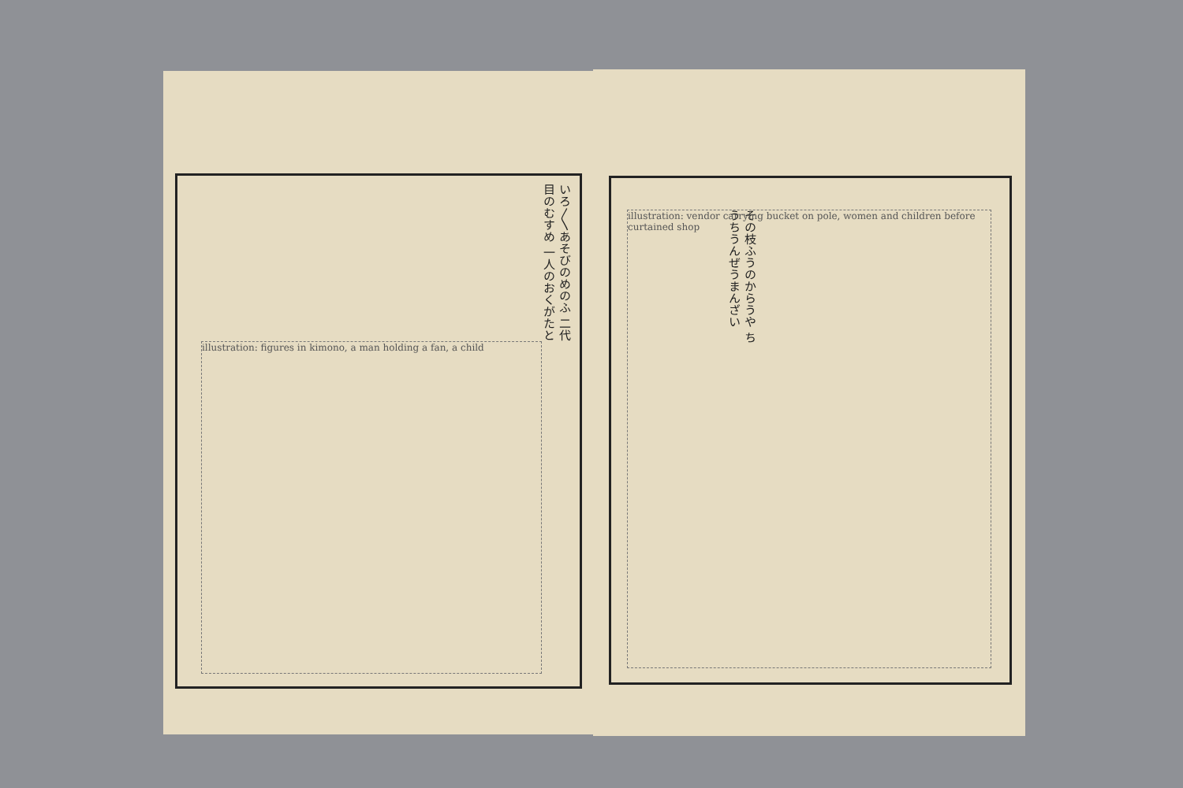いろ〳〵あそびのめのふ 二代目のむすめ 一人のおくがたと
illustration: figures in kimono, a man holding a fan, a child
その枝ふうのからうや ちうちうんぜうまんざい
illustration: vendor carrying bucket on pole, women and children before curtained shop